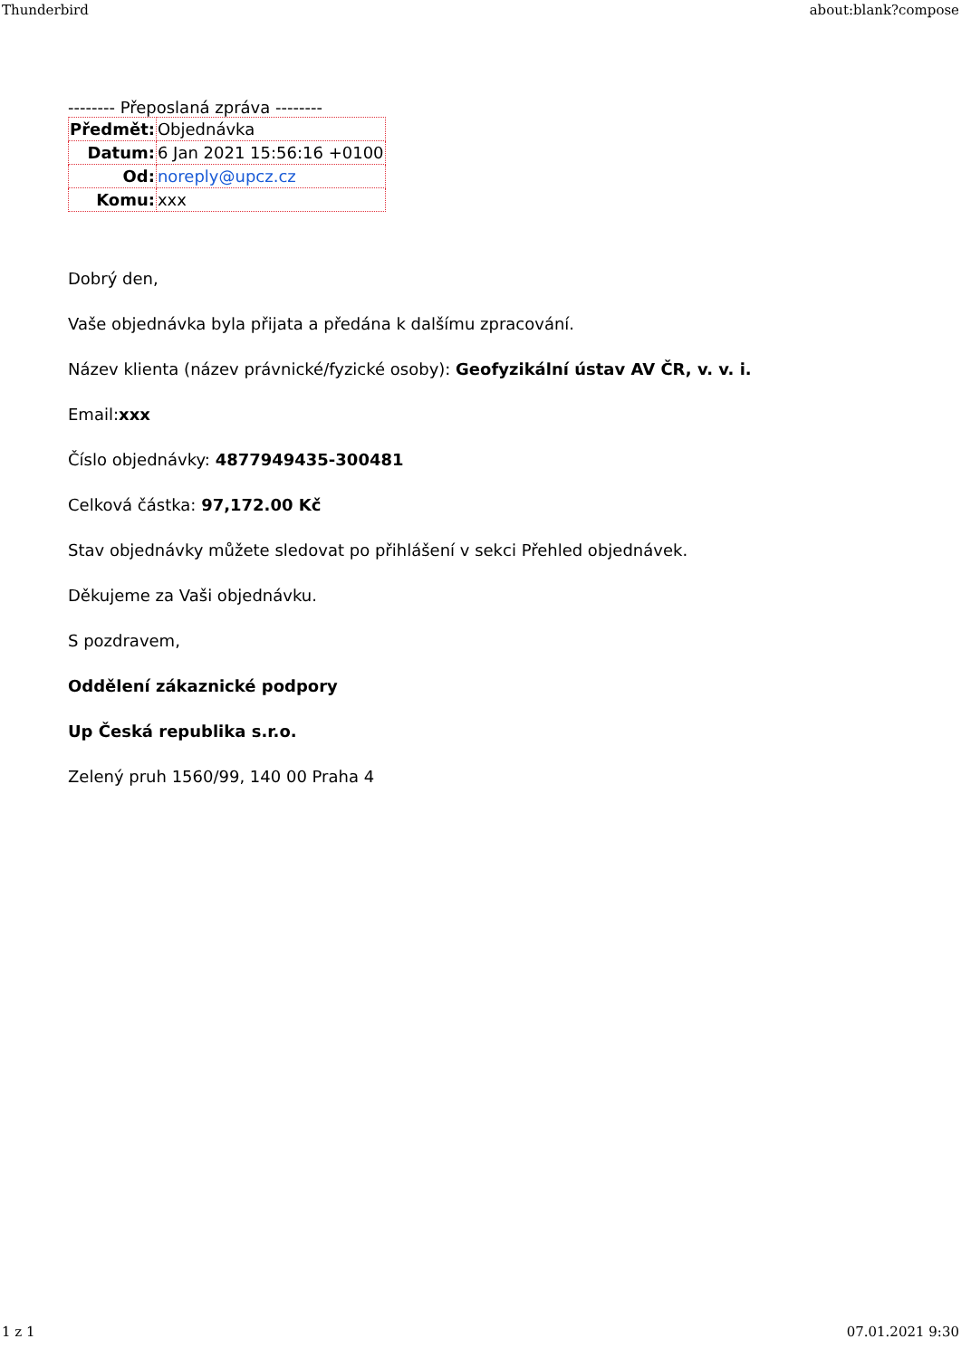Thunderbird about:blank?compose
-------- Přeposlaná zpráva --------
| Předmět: | Objednávka |
| Datum: | 6 Jan 2021 15:56:16 +0100 |
| Od: | noreply@upcz.cz |
| Komu: | xxx |
Dobrý den,
Vaše objednávka byla přijata a předána k dalšímu zpracování.
Název klienta (název právnické/fyzické osoby): Geofyzikální ústav AV ČR, v. v. i.
Email:xxx
Číslo objednávky: 4877949435-300481
Celková částka: 97,172.00 Kč
Stav objednávky můžete sledovat po přihlášení v sekci Přehled objednávek.
Děkujeme za Vaši objednávku.
S pozdravem,
Oddělení zákaznické podpory
Up Česká republika s.r.o.
Zelený pruh 1560/99, 140 00 Praha 4
1 z 1 07.01.2021 9:30